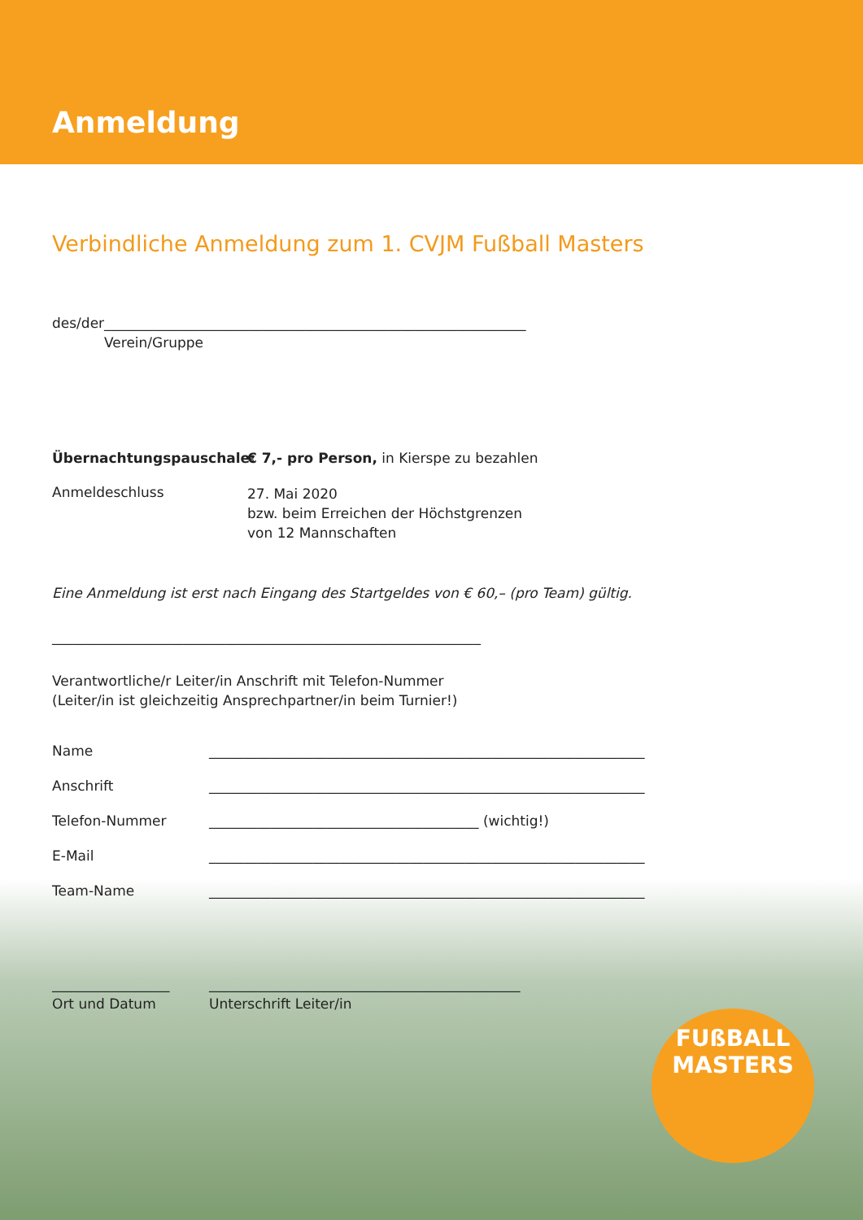Anmeldung
Verbindliche Anmeldung zum 1. CVJM Fußball Masters
des/der_____________________________________________________________
Verein/Gruppe
Übernachtungspauschale: € 7,- pro Person, in Kierspe zu bezahlen
Anmeldeschluss
27. Mai 2020
bzw. beim Erreichen der Höchstgrenzen
von 12 Mannschaften
Eine Anmeldung ist erst nach Eingang des Startgeldes von € 60,– (pro Team) gültig.
______________________________________________________________
Verantwortliche/r Leiter/in Anschrift mit Telefon-Nummer
(Leiter/in ist gleichzeitig Ansprechpartner/in beim Turnier!)
Name _______________________________________________________________
Anschrift _______________________________________________________________
Telefon-Nummer _______________________________________ (wichtig!)
E-Mail _______________________________________________________________
Team-Name _______________________________________________________________
_________________
Ort und Datum
_____________________________________________
Unterschrift Leiter/in
FUßBALL
MASTERS